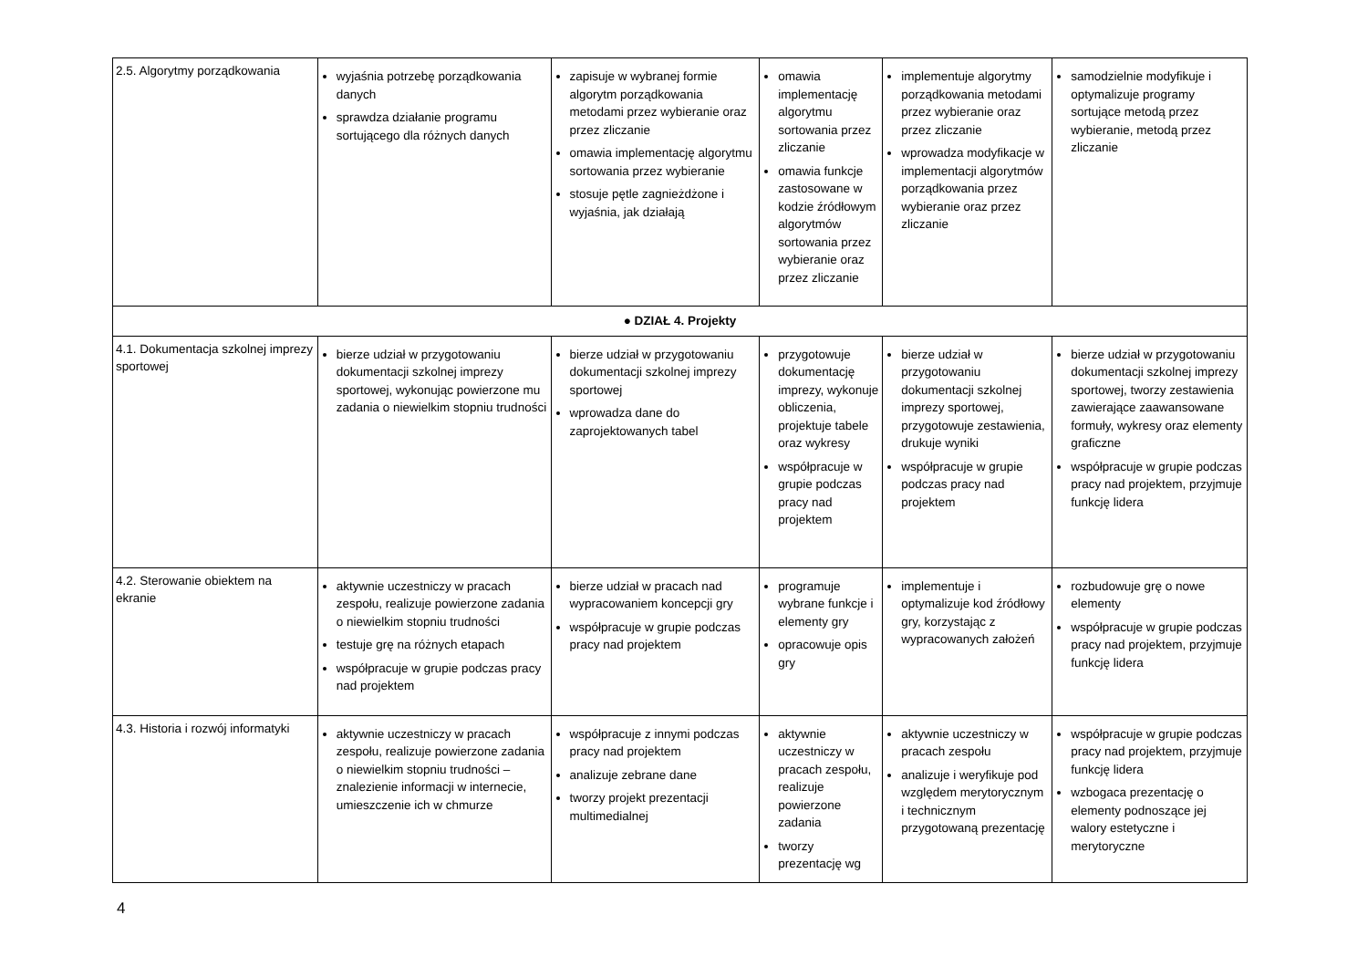| 2.5. Algorytmy porządkowania | wyjaśnia potrzebę porządkowania danych sprawdza działanie programu sortującego dla różnych danych | zapisuje w wybranej formie algorytm porządkowania metodami przez wybieranie oraz przez zliczanie omawia implementację algorytmu sortowania przez wybieranie stosuje pętle zagnieżdżone i wyjaśnia, jak działają | omawia implementację algorytmu sortowania przez zliczanie omawia funkcje zastosowane w kodzie źródłowym algorytmów sortowania przez wybieranie oraz przez zliczanie | implementuje algorytmy porządkowania metodami przez wybieranie oraz przez zliczanie wprowadza modyfikacje w implementacji algorytmów porządkowania przez wybieranie oraz przez zliczanie | samodzielnie modyfikuje i optymalizuje programy sortujące metodą przez wybieranie, metodą przez zliczanie |
| ● DZIAŁ 4. Projekty | | | | | |
| 4.1. Dokumentacja szkolnej imprezy sportowej | bierze udział w przygotowaniu dokumentacji szkolnej imprezy sportowej, wykonując powierzone mu zadania o niewielkim stopniu trudności | bierze udział w przygotowaniu dokumentacji szkolnej imprezy sportowej wprowadza dane do zaprojektowanych tabel | przygotowuje dokumentację imprezy, wykonuje obliczenia, projektuje tabele oraz wykresy współpracuje w grupie podczas pracy nad projektem | bierze udział w przygotowaniu dokumentacji szkolnej imprezy sportowej, przygotowuje zestawienia, drukuje wyniki współpracuje w grupie podczas pracy nad projektem | bierze udział w przygotowaniu dokumentacji szkolnej imprezy sportowej, tworzy zestawienia zawierające zaawansowane formuły, wykresy oraz elementy graficzne współpracuje w grupie podczas pracy nad projektem, przyjmuje funkcję lidera |
| 4.2. Sterowanie obiektem na ekranie | aktywnie uczestniczy w pracach zespołu, realizuje powierzone zadania o niewielkim stopniu trudności testuje grę na różnych etapach współpracuje w grupie podczas pracy nad projektem | bierze udział w pracach nad wypracowaniem koncepcji gry współpracuje w grupie podczas pracy nad projektem | programuje wybrane funkcje i elementy gry opracowuje opis gry | implementuje i optymalizuje kod źródłowy gry, korzystając z wypracowanych założeń | rozbudowuje grę o nowe elementy współpracuje w grupie podczas pracy nad projektem, przyjmuje funkcję lidera |
| 4.3. Historia i rozwój informatyki | aktywnie uczestniczy w pracach zespołu, realizuje powierzone zadania o niewielkim stopniu trudności – znalezienie informacji w internecie, umieszczenie ich w chmurze | współpracuje z innymi podczas pracy nad projektem analizuje zebrane dane tworzy projekt prezentacji multimedialnej | aktywnie uczestniczy w pracach zespołu, realizuje powierzone zadania tworzy prezentację wg | aktywnie uczestniczy w pracach zespołu analizuje i weryfikuje pod względem merytorycznym i technicznym przygotowaną prezentację | współpracuje w grupie podczas pracy nad projektem, przyjmuje funkcję lidera wzbogaca prezentację o elementy podnoszące jej walory estetyczne i merytoryczne |
4